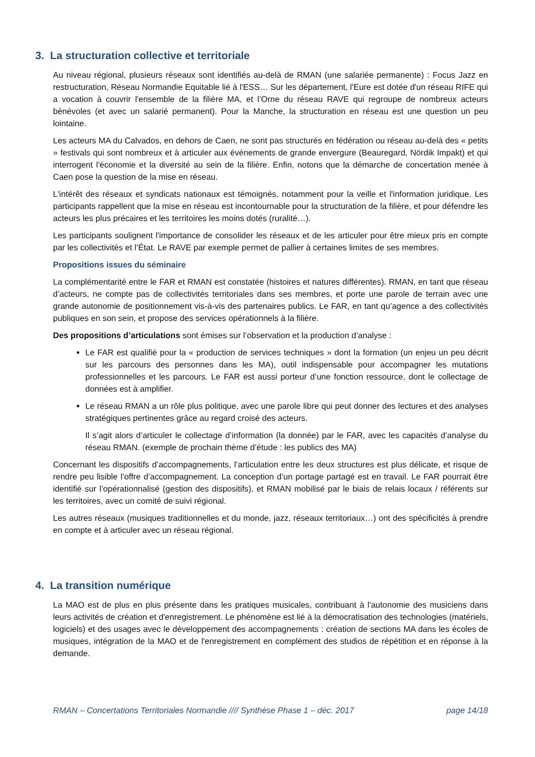3. La structuration collective et territoriale
Au niveau régional, plusieurs réseaux sont identifiés au-delà de RMAN (une salariée permanente) : Focus Jazz en restructuration, Réseau Normandie Equitable lié à l'ESS… Sur les département, l'Eure est dotée d'un réseau RIFE qui a vocation à couvrir l'ensemble de la filière MA, et l’Orne du réseau RAVE qui regroupe de nombreux acteurs bénévoles (et avec un salarié permanent). Pour la Manche, la structuration en réseau est une question un peu lointaine.
Les acteurs MA du Calvados, en dehors de Caen, ne sont pas structurés en fédération ou réseau au-delà des « petits » festivals qui sont nombreux et à articuler aux événements de grande envergure (Beauregard, Nördik Impakt) et qui interrogent l'économie et la diversité au sein de la filière. Enfin, notons que la démarche de concertation menée à Caen pose la question de la mise en réseau.
L'intérêt des réseaux et syndicats nationaux est témoignés, notamment pour la veille et l'information juridique. Les participants rappellent que la mise en réseau est incontournable pour la structuration de la filière, et pour défendre les acteurs les plus précaires et les territoires les moins dotés (ruralité…).
Les participants soulignent l'importance de consolider les réseaux et de les articuler pour être mieux pris en compte par les collectivités et l’État. Le RAVE par exemple permet de pallier à certaines limites de ses membres.
Propositions issues du séminaire
La complémentarité entre le FAR et RMAN est constatée (histoires et natures différentes). RMAN, en tant que réseau d’acteurs, ne compte pas de collectivités territoriales dans ses membres, et porte une parole de terrain avec une grande autonomie de positionnement vis-à-vis des partenaires publics. Le FAR, en tant qu’agence a des collectivités publiques en son sein, et propose des services opérationnels à la filière.
Des propositions d’articulations sont émises sur l’observation et la production d’analyse :
Le FAR est qualifié pour la « production de services techniques » dont la formation (un enjeu un peu décrit sur les parcours des personnes dans les MA), outil indispensable pour accompagner les mutations professionnelles et les parcours. Le FAR est aussi porteur d’une fonction ressource, dont le collectage de données est à amplifier.
Le réseau RMAN a un rôle plus politique, avec une parole libre qui peut donner des lectures et des analyses stratégiques pertinentes grâce au regard croisé des acteurs.
Il s’agit alors d’articuler le collectage d’information (la donnée) par le FAR, avec les capacités d’analyse du réseau RMAN. (exemple de prochain thème d’étude : les publics des MA)
Concernant les dispositifs d’accompagnements, l’articulation entre les deux structures est plus délicate, et risque de rendre peu lisible l’offre d’accompagnement. La conception d’un portage partagé est en travail. Le FAR pourrait être identifié sur l’opérationnalisé (gestion des dispositifs), et RMAN mobilisé par le biais de relais locaux / référents sur les territoires, avec un comité de suivi régional.
Les autres réseaux (musiques traditionnelles et du monde, jazz, réseaux territoriaux…) ont des spécificités à prendre en compte et à articuler avec un réseau régional.
4. La transition numérique
La MAO est de plus en plus présente dans les pratiques musicales, contribuant à l'autonomie des musiciens dans leurs activités de création et d'enregistrement. Le phénomène est lié à la démocratisation des technologies (matériels, logiciels) et des usages avec le développement des accompagnements : création de sections MA dans les écoles de musiques, intégration de la MAO et de l'enregistrement en complément des studios de répétition et en réponse à la demande.
RMAN – Concertations Territoriales Normandie //// Synthèse Phase 1 – déc. 2017 page 14/18